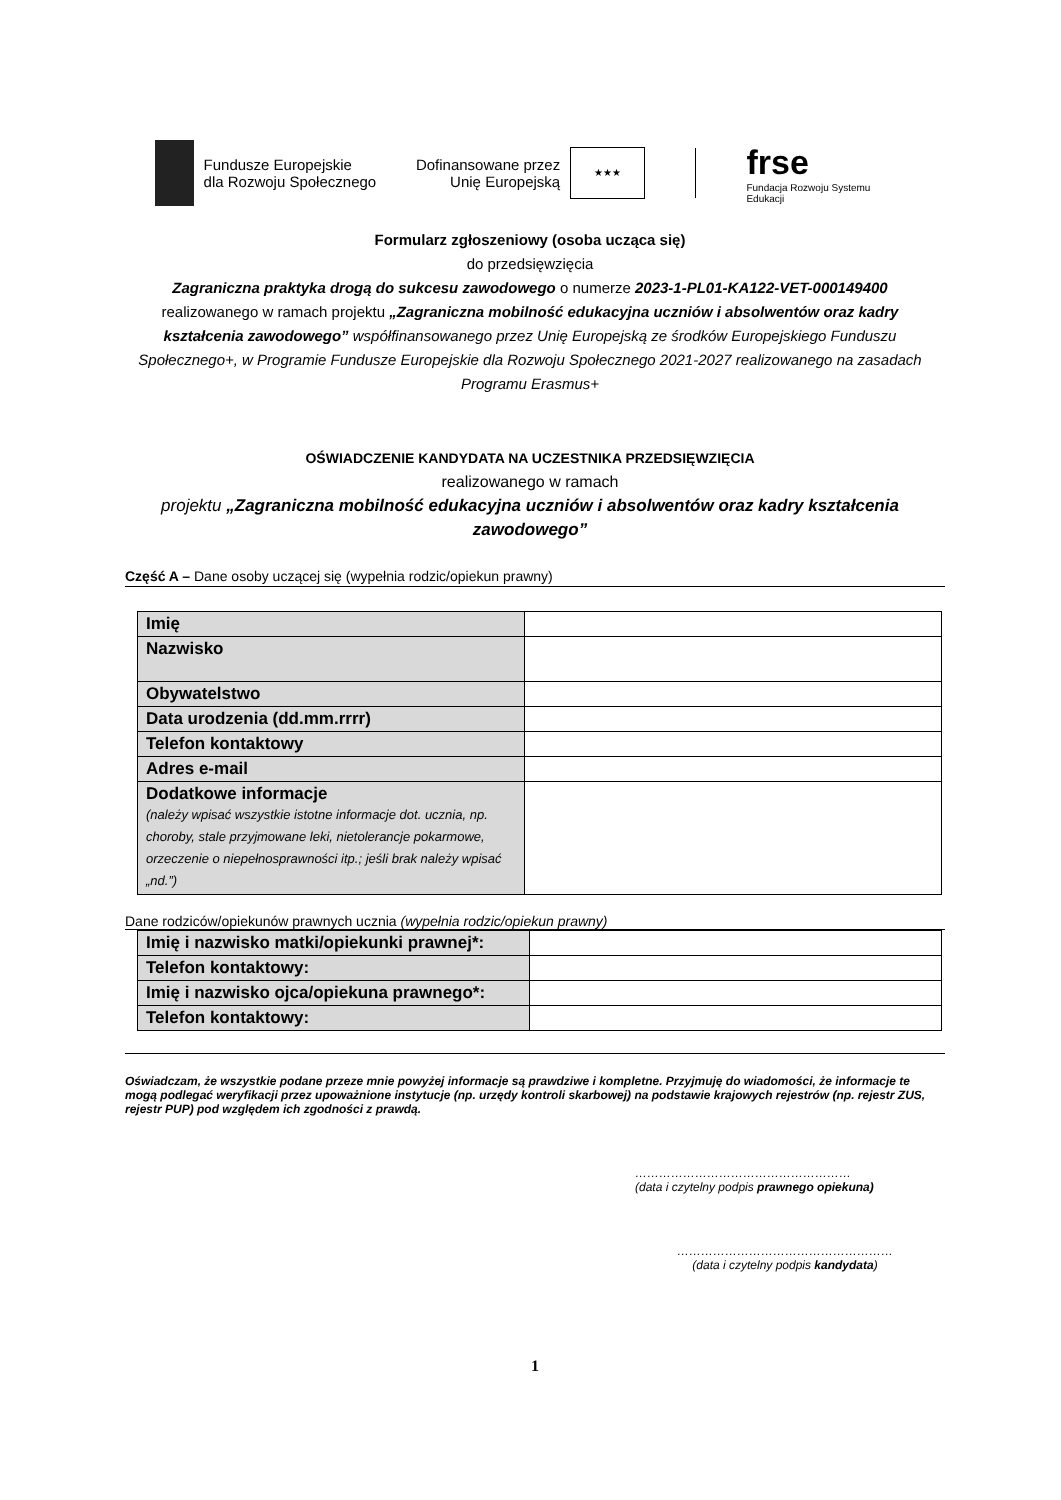Fundusze Europejskie
dla Rozwoju Społecznego
Dofinansowane przez
Unię Europejską
★★★
frse
Fundacja Rozwoju Systemu Edukacji
Formularz zgłoszeniowy (osoba ucząca się)
do przedsięwzięcia
Zagraniczna praktyka drogą do sukcesu zawodowego o numerze 2023-1-PL01-KA122-VET-000149400
realizowanego w ramach projektu „Zagraniczna mobilność edukacyjna uczniów i absolwentów oraz kadry kształcenia zawodowego” współfinansowanego przez Unię Europejską ze środków Europejskiego Funduszu Społecznego+, w Programie Fundusze Europejskie dla Rozwoju Społecznego 2021-2027 realizowanego na zasadach Programu Erasmus+
OŚWIADCZENIE KANDYDATA NA UCZESTNIKA PRZEDSIĘWZIĘCIA
realizowanego w ramach
projektu „Zagraniczna mobilność edukacyjna uczniów i absolwentów oraz kadry kształcenia zawodowego”
Część A – Dane osoby uczącej się (wypełnia rodzic/opiekun prawny)
| Imię | |
| Nazwisko | |
| Obywatelstwo | |
| Data urodzenia (dd.mm.rrrr) | |
| Telefon kontaktowy | |
| Adres e-mail | |
| Dodatkowe informacje (należy wpisać wszystkie istotne informacje dot. ucznia, np. choroby, stale przyjmowane leki, nietolerancje pokarmowe, orzeczenie o niepełnosprawności itp.; jeśli brak należy wpisać „nd.”) | |
Dane rodziców/opiekunów prawnych ucznia (wypełnia rodzic/opiekun prawny)
| Imię i nazwisko matki/opiekunki prawnej*: | |
| Telefon kontaktowy: | |
| Imię i nazwisko ojca/opiekuna prawnego*: | |
| Telefon kontaktowy: | |
Oświadczam, że wszystkie podane przeze mnie powyżej informacje są prawdziwe i kompletne. Przyjmuję do wiadomości, że informacje te mogą podlegać weryfikacji przez upoważnione instytucje (np. urzędy kontroli skarbowej) na podstawie krajowych rejestrów (np. rejestr ZUS, rejestr PUP) pod względem ich zgodności z prawdą.
………………………………………………
(data i czytelny podpis prawnego opiekuna)
………………………………………………
(data i czytelny podpis kandydata)
1